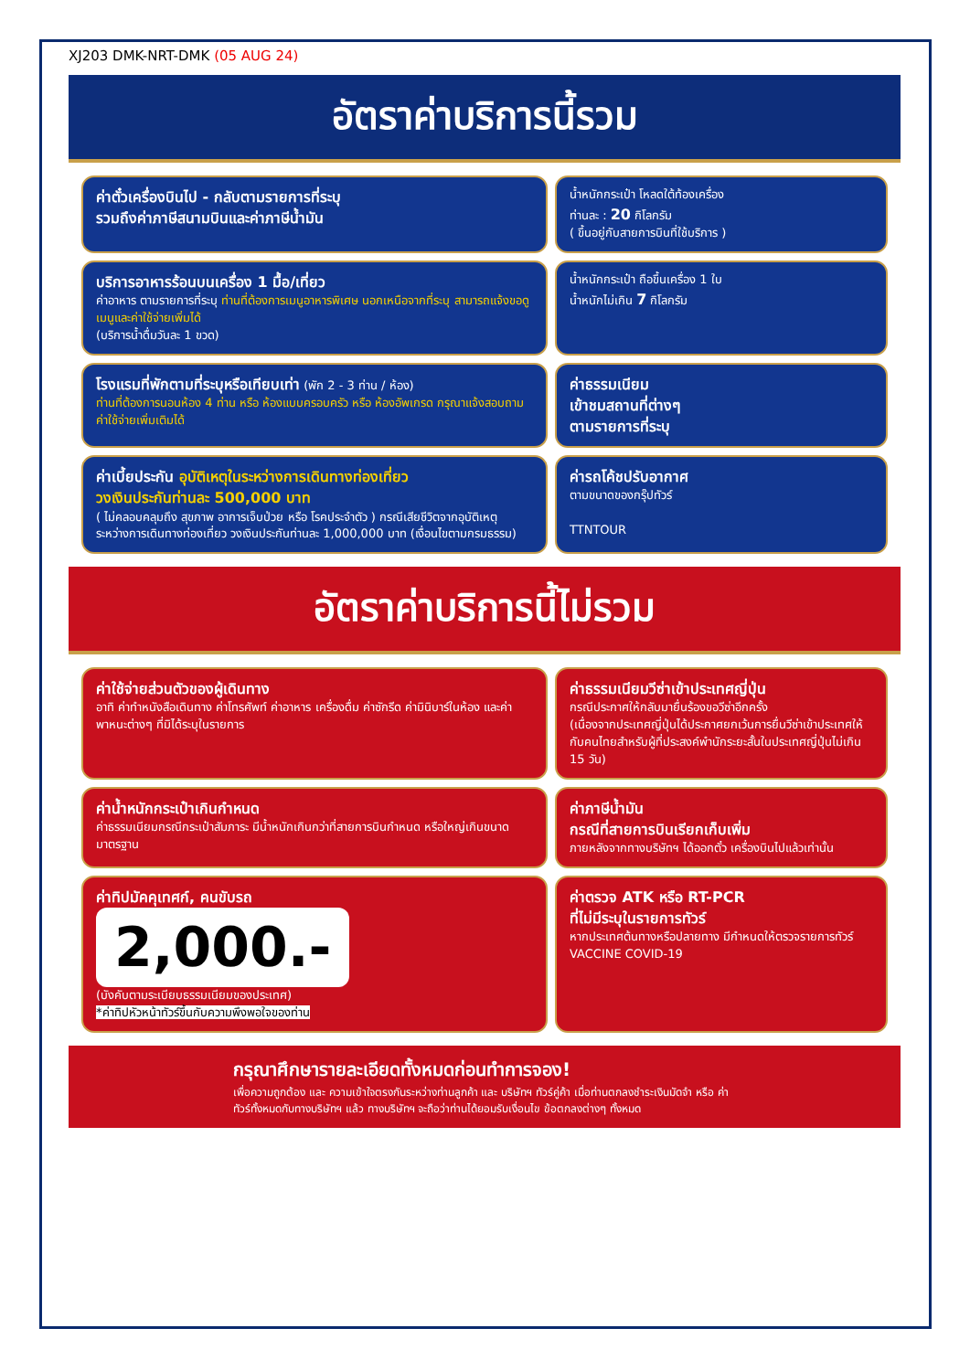XJ203 DMK-NRT-DMK (05 AUG 24)
อัตราค่าบริการนี้รวม
ค่าตั๋วเครื่องบินไป - กลับตามรายการที่ระบุ
รวมถึงค่าภาษีสนามบินและค่าภาษีน้ำมัน
น้ำหนักกระเป๋า โหลดใต้ท้องเครื่อง
ท่านละ : 20 กิโลกรัม
( ขึ้นอยู่กับสายการบินที่ใช้บริการ )
บริการอาหารร้อนบนเครื่อง 1 มื้อ/เที่ยว
ค่าอาหาร ตามรายการที่ระบุ ท่านที่ต้องการเมนูอาหารพิเศษ นอกเหนือจากที่ระบุ สามารถแจ้งขอดูเมนูและค่าใช้จ่ายเพิ่มได้
(บริการน้ำดื่มวันละ 1 ขวด)
น้ำหนักกระเป๋า ถือขึ้นเครื่อง 1 ใบ
น้ำหนักไม่เกิน 7 กิโลกรัม
โรงแรมที่พักตามที่ระบุหรือเทียบเท่า (พัก 2 - 3 ท่าน / ห้อง)
ท่านที่ต้องการนอนห้อง 4 ท่าน หรือ ห้องแบบครอบครัว หรือ ห้องอัพเกรด กรุณาแจ้งสอบถามค่าใช้จ่ายเพิ่มเติมได้
ค่าธรรมเนียม
เข้าชมสถานที่ต่างๆ
ตามรายการที่ระบุ
ค่าเบี้ยประกัน อุบัติเหตุในระหว่างการเดินทางท่องเที่ยว
วงเงินประกันท่านละ 500,000 บาท
( ไม่คลอบคลุมถึง สุขภาพ อาการเจ็บป่วย หรือ โรคประจำตัว ) กรณีเสียชีวิตจากอุบัติเหตุ ระหว่างการเดินทางท่องเที่ยว วงเงินประกันท่านละ 1,000,000 บาท (เงื่อนไขตามกรมธรรม)
ค่ารถโค้ชปรับอากาศ
ตามขนาดของกรุ๊ปทัวร์
TTNTOUR
อัตราค่าบริการนี้ไม่รวม
ค่าใช้จ่ายส่วนตัวของผู้เดินทาง
อาทิ ค่าทำหนังสือเดินทาง ค่าโทรศัพท์ ค่าอาหาร เครื่องดื่ม ค่าซักรีด ค่ามินิบาร์ในห้อง และค่าพาหนะต่างๆ ที่มิได้ระบุในรายการ
ค่าธรรมเนียมวีซ่าเข้าประเทศญี่ปุ่น
กรณีประกาศให้กลับมายื่นร้องขอวีซ่าอีกครั้ง
(เนื่องจากประเทศญี่ปุ่นได้ประกาศยกเว้นการยื่นวีซ่าเข้าประเทศให้กับคนไทยสำหรับผู้ที่ประสงค์พำนักระยะสั้นในประเทศญี่ปุ่นไม่เกิน 15 วัน)
ค่าน้ำหนักกระเป๋าเกินกำหนด
ค่าธรรมเนียมกรณีกระเป๋าสัมภาระ มีน้ำหนักเกินกว่าที่สายการบินกำหนด หรือใหญ่เกินขนาดมาตรฐาน
ค่าภาษีน้ำมัน
กรณีที่สายการบินเรียกเก็บเพิ่ม
ภายหลังจากทางบริษัทฯ ได้ออกตั๋ว เครื่องบินไปแล้วเท่านั้น
ค่าทิปมัคคุเทศก์, คนขับรถ
2,000.-
(บังคับตามระเบียบธรรมเนียมของประเทศ)
*ค่าทิปหัวหน้าทัวร์ขึ้นกับความพึงพอใจของท่าน
ค่าตรวจ ATK หรือ RT-PCR
ที่ไม่มีระบุในรายการทัวร์
หากประเทศต้นทางหรือปลายทาง มีกำหนดให้ตรวจรายการทัวร์
VACCINE COVID-19
กรุณาศึกษารายละเอียดทั้งหมดก่อนทำการจอง!
เพื่อความถูกต้อง และ ความเข้าใจตรงกันระหว่างท่านลูกค้า และ บริษัทฯ ทัวร์คู่ค้า เมื่อท่านตกลงชำระเงินมัดจำ หรือ ค่าทัวร์ทั้งหมดกับทางบริษัทฯ แล้ว ทางบริษัทฯ จะถือว่าท่านได้ยอมรับเงื่อนไข ข้อตกลงต่างๆ ทั้งหมด